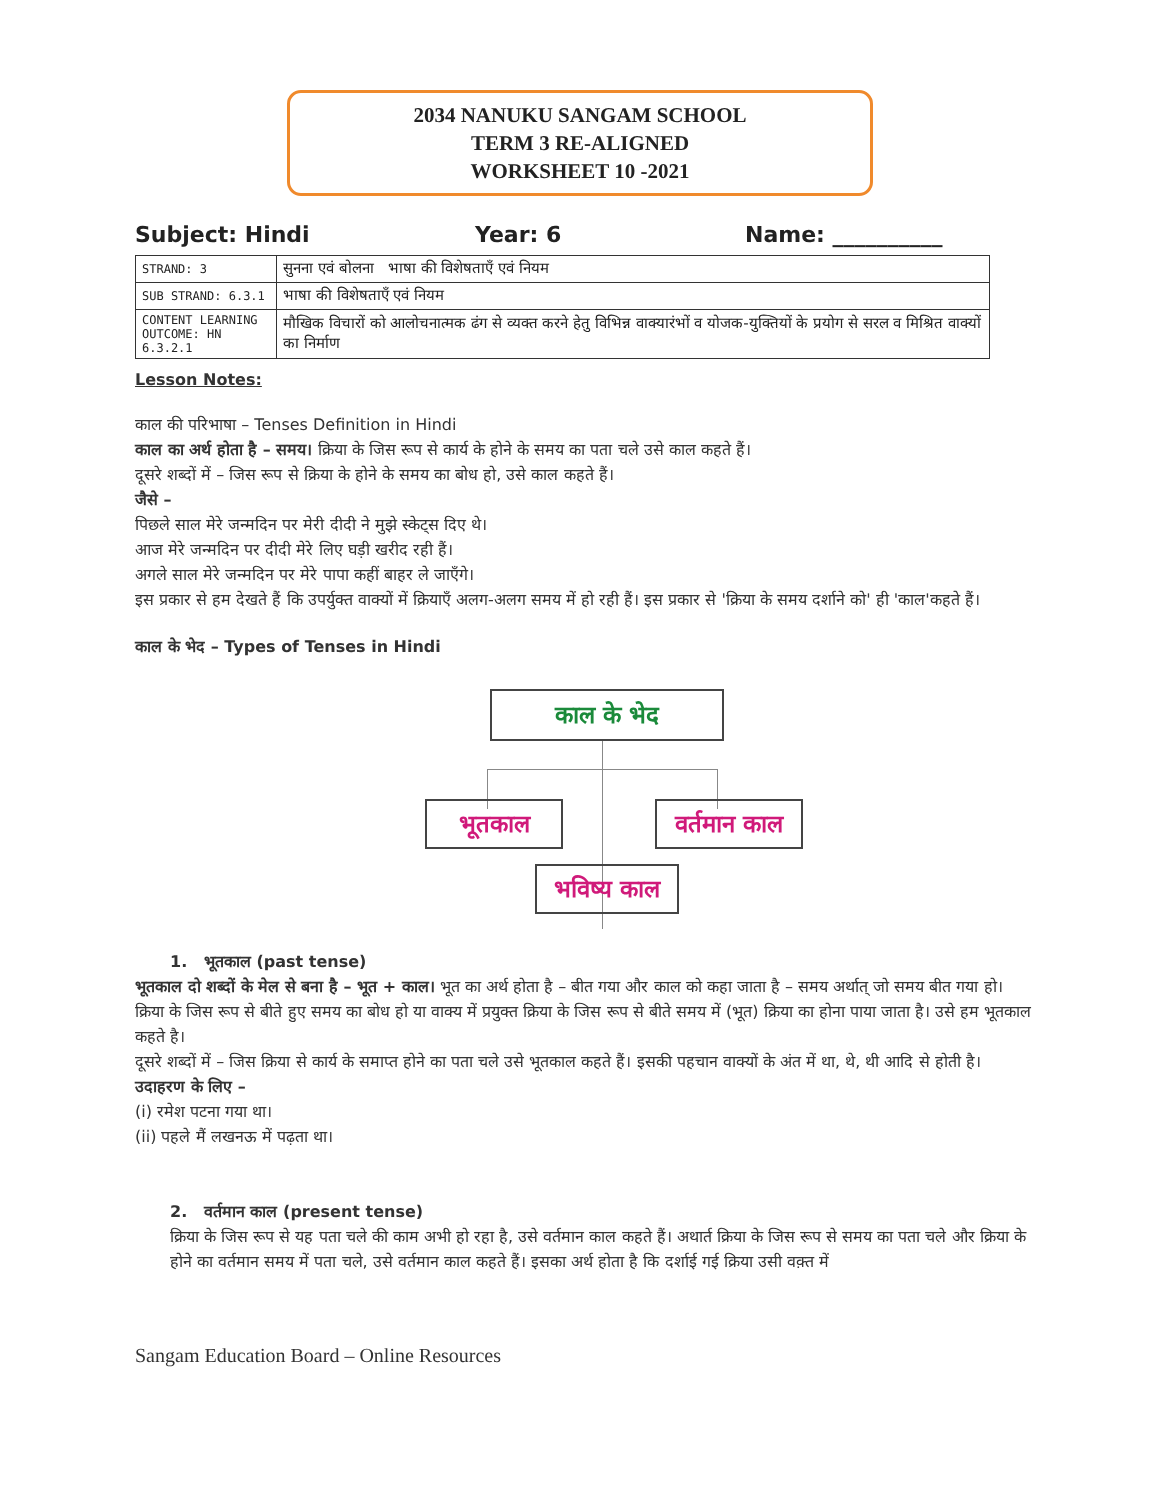2034 NANUKU SANGAM SCHOOL
TERM 3 RE-ALIGNED
WORKSHEET 10 -2021
Subject: Hindi Year: 6 Name: __________
| STRAND: 3 | सुनना एवं बोलना भाषा की विशेषताएँ एवं नियम |
| SUB STRAND: 6.3.1 | भाषा की विशेषताएँ एवं नियम |
| CONTENT LEARNING OUTCOME: HN 6.3.2.1 | मौखिक विचारों को आलोचनात्मक ढंग से व्यक्त करने हेतु विभिन्न वाक्यारंभों व योजक-युक्तियों के प्रयोग से सरल व मिश्रित वाक्यों का निर्माण |
Lesson Notes:
काल की परिभाषा – Tenses Definition in Hindi
काल का अर्थ होता है – समय। क्रिया के जिस रूप से कार्य के होने के समय का पता चले उसे काल कहते हैं।
दूसरे शब्दों में – जिस रूप से क्रिया के होने के समय का बोध हो, उसे काल कहते हैं।
जैसे –
पिछले साल मेरे जन्मदिन पर मेरी दीदी ने मुझे स्केट्स दिए थे।
आज मेरे जन्मदिन पर दीदी मेरे लिए घड़ी खरीद रही हैं।
अगले साल मेरे जन्मदिन पर मेरे पापा कहीं बाहर ले जाएँगे।
इस प्रकार से हम देखते हैं कि उपर्युक्त वाक्यों में क्रियाएँ अलग-अलग समय में हो रही हैं। इस प्रकार से 'क्रिया के समय दर्शाने को' ही 'काल'कहते हैं।
काल के भेद – Types of Tenses in Hindi
काल के भेद
भूतकाल
वर्तमान काल
भविष्य काल
1. भूतकाल (past tense)
भूतकाल दो शब्दों के मेल से बना है – भूत + काल। भूत का अर्थ होता है – बीत गया और काल को कहा जाता है – समय अर्थात् जो समय बीत गया हो।
क्रिया के जिस रूप से बीते हुए समय का बोध हो या वाक्य में प्रयुक्त क्रिया के जिस रूप से बीते समय में (भूत) क्रिया का होना पाया जाता है। उसे हम भूतकाल कहते है।
दूसरे शब्दों में – जिस क्रिया से कार्य के समाप्त होने का पता चले उसे भूतकाल कहते हैं। इसकी पहचान वाक्यों के अंत में था, थे, थी आदि से होती है।
उदाहरण के लिए –
(i) रमेश पटना गया था।
(ii) पहले मैं लखनऊ में पढ़ता था।
2. वर्तमान काल (present tense)
क्रिया के जिस रूप से यह पता चले की काम अभी हो रहा है, उसे वर्तमान काल कहते हैं। अथार्त क्रिया के जिस रूप से समय का पता चले और क्रिया के होने का वर्तमान समय में पता चले, उसे वर्तमान काल कहते हैं। इसका अर्थ होता है कि दर्शाई गई क्रिया उसी वक़्त में
Sangam Education Board – Online Resources